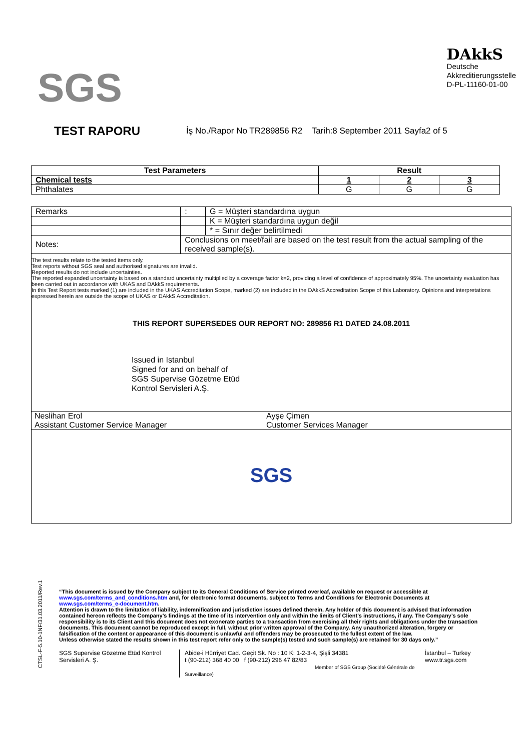SGS
DAkkS
Deutsche
Akkreditierungsstelle
D-PL-11160-01-00
TEST RAPORU
İş No./Rapor No TR289856 R2 Tarih:8 September 2011 Sayfa2 of 5
| Test Parameters | Result | | |
| --- | --- | --- | --- |
| Chemical tests | 1 | 2 | 3 |
| Phthalates | G | G | G |
| Remarks | | : | G = Müşteri standardına uygun |
| | | | K = Müşteri standardına uygun değil |
| | | | * = Sınır değer belirtilmedi |
| Notes: | Conclusions on meet/fail are based on the test result from the actual sampling of the received sample(s). | | |
The test results relate to the tested items only.
Test reports without SGS seal and authorised signatures are invalid.
Reported results do not include uncertainties.
The reported expanded uncertainty is based on a standard uncertainty multiplied by a coverage factor k=2, providing a level of confidence of approximately 95%. The uncertainty evaluation has been carried out in accordance with UKAS and DAkkS requirements.
In this Test Report tests marked (1) are included in the UKAS Accreditation Scope, marked (2) are included in the DAkkS Accreditation Scope of this Laboratory. Opinions and interpretations expressed herein are outside the scope of UKAS or DAkkS Accreditation.
THIS REPORT SUPERSEDES OUR REPORT NO: 289856 R1 DATED 24.08.2011
Issued in Istanbul
Signed for and on behalf of
SGS Supervise Gözetme Etüd
Kontrol Servisleri A.Ş.
Neslihan Erol
Assistant Customer Service Manager
Ayşe Çimen
Customer Services Manager
SGS
CTSL-F-5.10-1NF/31.03.2011/Rev.1
“This document is issued by the Company subject to its General Conditions of Service printed overleaf, available on request or accessible at www.sgs.com/terms_and_conditions.htm and, for electronic format documents, subject to Terms and Conditions for Electronic Documents at www.sgs.com/terms_e-document.htm.
Attention is drawn to the limitation of liability, indemnification and jurisdiction issues defined therein. Any holder of this document is advised that information contained hereon reflects the Company’s findings at the time of its intervention only and within the limits of Client’s instructions, if any. The Company’s sole responsibility is to its Client and this document does not exonerate parties to a transaction from exercising all their rights and obligations under the transaction documents. This document cannot be reproduced except in full, without prior written approval of the Company. Any unauthorized alteration, forgery or falsification of the content or appearance of this document is unlawful and offenders may be prosecuted to the fullest extent of the law.
Unless otherwise stated the results shown in this test report refer only to the sample(s) tested and such sample(s) are retained for 30 days only.”
SGS Supervise Gözetme Etüd Kontrol Servisleri A. Ş.
Abide-i Hürriyet Cad. Geçit Sk. No : 10 K: 1-2-3-4, Şişli 34381
t (90-212) 368 40 00 f (90-212) 296 47 82/83
Member of SGS Group (Société Générale de Surveillance)
İstanbul – Turkey
www.tr.sgs.com